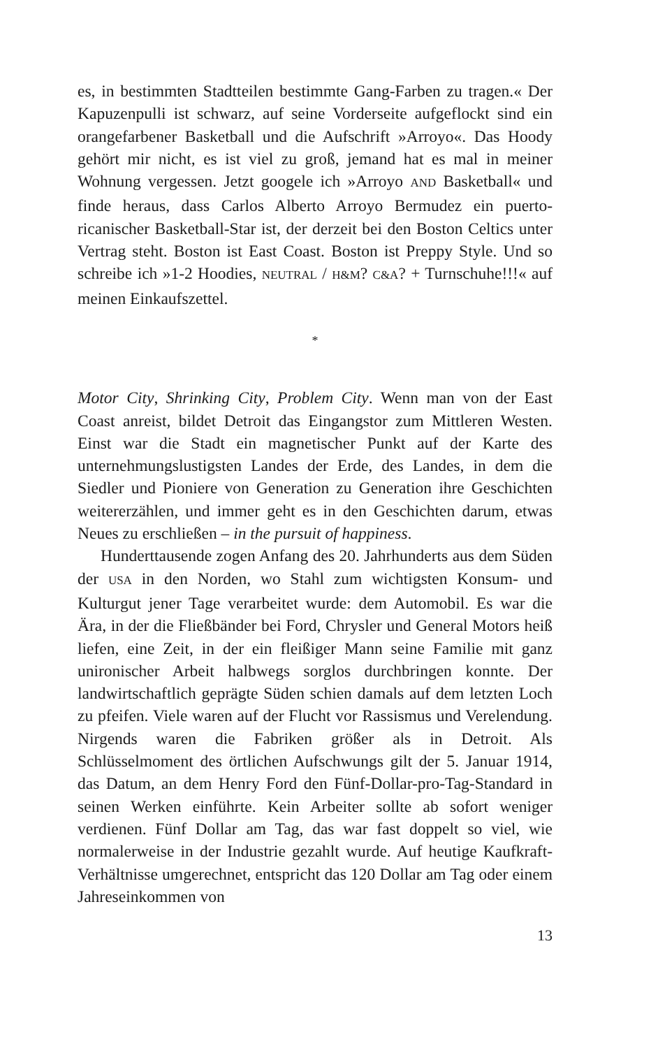es, in bestimmten Stadtteilen bestimmte Gang-Farben zu tragen.« Der Kapuzenpulli ist schwarz, auf seine Vorderseite aufgeflockt sind ein orangefarbener Basketball und die Aufschrift »Arroyo«. Das Hoody gehört mir nicht, es ist viel zu groß, jemand hat es mal in meiner Wohnung vergessen. Jetzt googele ich »Arroyo AND Basketball« und finde heraus, dass Carlos Alberto Arroyo Bermudez ein puerto-ricanischer Basketball-Star ist, der derzeit bei den Boston Celtics unter Vertrag steht. Boston ist East Coast. Boston ist Preppy Style. Und so schreibe ich »1-2 Hoodies, NEUTRAL / H&M? C&A? + Turnschuhe!!!« auf meinen Einkaufszettel.
*
Motor City, Shrinking City, Problem City. Wenn man von der East Coast anreist, bildet Detroit das Eingangstor zum Mittleren Westen. Einst war die Stadt ein magnetischer Punkt auf der Karte des unternehmungslustigsten Landes der Erde, des Landes, in dem die Siedler und Pioniere von Generation zu Generation ihre Geschichten weitererzählen, und immer geht es in den Geschichten darum, etwas Neues zu erschließen – in the pursuit of happiness.
Hunderttausende zogen Anfang des 20. Jahrhunderts aus dem Süden der USA in den Norden, wo Stahl zum wichtigsten Konsum- und Kulturgut jener Tage verarbeitet wurde: dem Automobil. Es war die Ära, in der die Fließbänder bei Ford, Chrysler und General Motors heiß liefen, eine Zeit, in der ein fleißiger Mann seine Familie mit ganz unironischer Arbeit halbwegs sorglos durchbringen konnte. Der landwirtschaftlich geprägte Süden schien damals auf dem letzten Loch zu pfeifen. Viele waren auf der Flucht vor Rassismus und Verelendung. Nirgends waren die Fabriken größer als in Detroit. Als Schlüsselmoment des örtlichen Aufschwungs gilt der 5. Januar 1914, das Datum, an dem Henry Ford den Fünf-Dollar-pro-Tag-Standard in seinen Werken einführte. Kein Arbeiter sollte ab sofort weniger verdienen. Fünf Dollar am Tag, das war fast doppelt so viel, wie normalerweise in der Industrie gezahlt wurde. Auf heutige Kaufkraft-Verhältnisse umgerechnet, entspricht das 120 Dollar am Tag oder einem Jahreseinkommen von
13